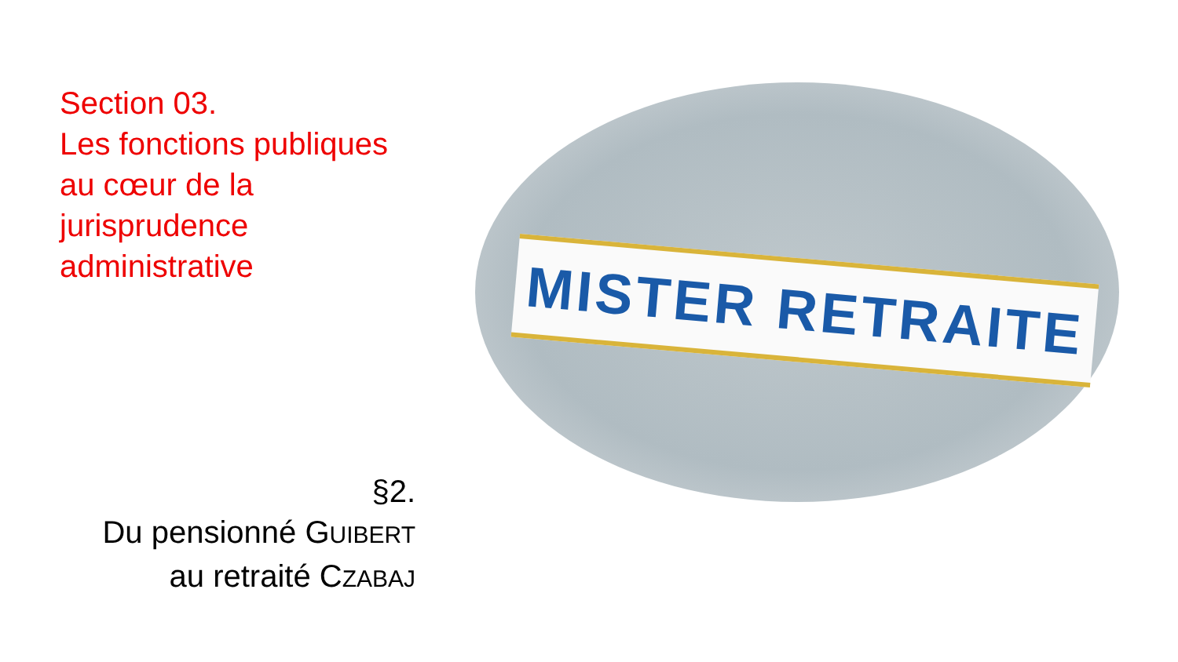Section 03.
Les fonctions publiques au cœur de la jurisprudence administrative
§2.
Du pensionné GUIBERT
au retraité CZABAJ
MISTER RETRAITE